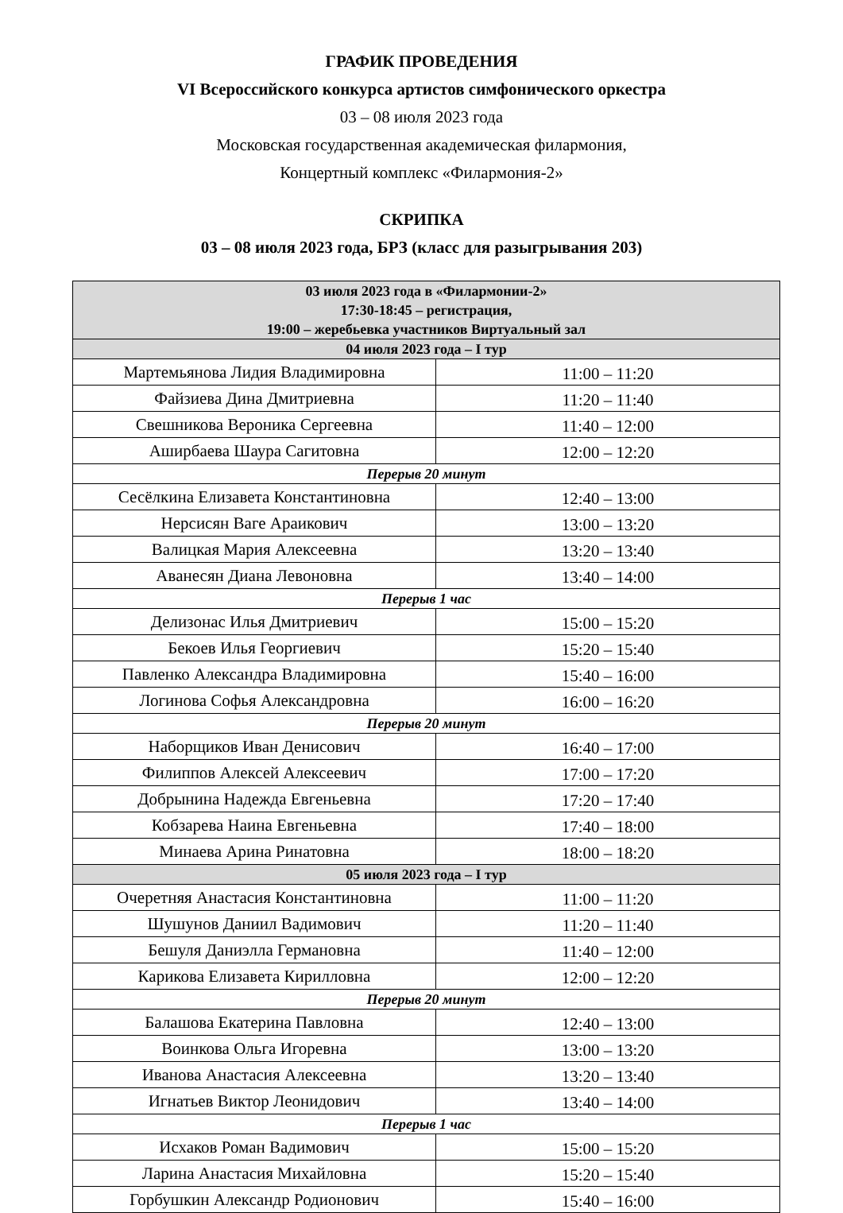ГРАФИК ПРОВЕДЕНИЯ
VI Всероссийского конкурса артистов симфонического оркестра
03 – 08 июля 2023 года
Московская государственная академическая филармония,
Концертный комплекс «Филармония-2»
СКРИПКА
03 – 08 июля 2023 года, БРЗ (класс для разыгрывания 203)
| 03 июля 2023 года в «Филармонии-2» 17:30-18:45 – регистрация, 19:00 – жеребьевка участников Виртуальный зал | |
| --- | --- |
| 04 июля 2023 года – I тур | |
| Мартемьянова Лидия Владимировна | 11:00 – 11:20 |
| Файзиева Дина Дмитриевна | 11:20 – 11:40 |
| Свешникова Вероника Сергеевна | 11:40 – 12:00 |
| Аширбаева Шаура Сагитовна | 12:00 – 12:20 |
| Перерыв 20 минут | |
| Сесёлкина Елизавета Константиновна | 12:40 – 13:00 |
| Нерсисян Ваге Араикович | 13:00 – 13:20 |
| Валицкая Мария Алексеевна | 13:20 – 13:40 |
| Аванесян Диана Левоновна | 13:40 – 14:00 |
| Перерыв 1 час | |
| Делизонас Илья Дмитриевич | 15:00 – 15:20 |
| Бекоев Илья Георгиевич | 15:20 – 15:40 |
| Павленко Александра Владимировна | 15:40 – 16:00 |
| Логинова Софья Александровна | 16:00 – 16:20 |
| Перерыв 20 минут | |
| Наборщиков Иван Денисович | 16:40 – 17:00 |
| Филиппов Алексей Алексеевич | 17:00 – 17:20 |
| Добрынина Надежда Евгеньевна | 17:20 – 17:40 |
| Кобзарева Наина Евгеньевна | 17:40 – 18:00 |
| Минаева Арина Ринатовна | 18:00 – 18:20 |
| 05 июля 2023 года – I тур | |
| Очеретняя Анастасия Константиновна | 11:00 – 11:20 |
| Шушунов Даниил Вадимович | 11:20 – 11:40 |
| Бешуля Даниэлла Германовна | 11:40 – 12:00 |
| Карикова Елизавета Кирилловна | 12:00 – 12:20 |
| Перерыв 20 минут | |
| Балашова Екатерина Павловна | 12:40 – 13:00 |
| Воинкова Ольга Игоревна | 13:00 – 13:20 |
| Иванова Анастасия Алексеевна | 13:20 – 13:40 |
| Игнатьев Виктор Леонидович | 13:40 – 14:00 |
| Перерыв 1 час | |
| Исхаков Роман Вадимович | 15:00 – 15:20 |
| Ларина Анастасия Михайловна | 15:20 – 15:40 |
| Горбушкин Александр Родионович | 15:40 – 16:00 |